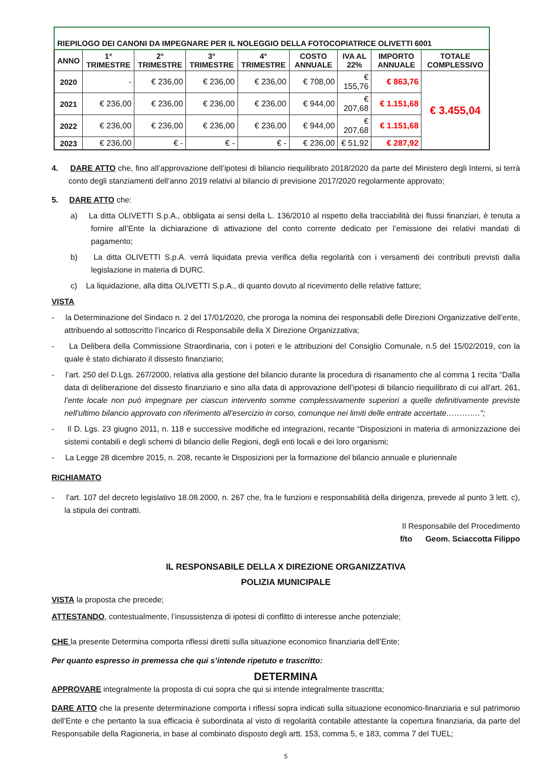| RIEPILOGO DEI CANONI DA IMPEGNARE PER IL NOLEGGIO DELLA FOTOCOPIATRICE OLIVETTI 6001 | | | | | | | | |
| --- | --- | --- | --- | --- | --- | --- | --- | --- |
| ANNO | 1° TRIMESTRE | 2° TRIMESTRE | 3° TRIMESTRE | 4° TRIMESTRE | COSTO ANNUALE | IVA AL 22% | IMPORTO ANNUALE | TOTALE COMPLESSIVO |
| 2020 | - | € 236,00 | € 236,00 | € 236,00 | € 708,00 | € 155,76 | € 863,76 | € 3.455,04 |
| 2021 | € 236,00 | € 236,00 | € 236,00 | € 236,00 | € 944,00 | € 207,68 | € 1.151,68 | |
| 2022 | € 236,00 | € 236,00 | € 236,00 | € 236,00 | € 944,00 | € 207,68 | € 1.151,68 | |
| 2023 | € 236,00 | € - | € - | € - | € 236,00 | € 51,92 | € 287,92 | |
4. DARE ATTO che, fino all’approvazione dell’ipotesi di bilancio riequilibrato 2018/2020 da parte del Ministero degli Interni, si terrà conto degli stanziamenti dell’anno 2019 relativi al bilancio di previsione 2017/2020 regolarmente approvato;
5. DARE ATTO che:
a) La ditta OLIVETTI S.p.A., obbligata ai sensi della L. 136/2010 al rispetto della tracciabilità dei flussi finanziari, è tenuta a fornire all’Ente la dichiarazione di attivazione del conto corrente dedicato per l’emissione dei relativi mandati di pagamento;
b) La ditta OLIVETTI S.p.A. verrà liquidata previa verifica della regolarità con i versamenti dei contributi previsti dalla legislazione in materia di DURC.
c) La liquidazione, alla ditta OLIVETTI S.p.A., di quanto dovuto al ricevimento delle relative fatture;
VISTA
- la Determinazione del Sindaco n. 2 del 17/01/2020, che proroga la nomina dei responsabili delle Direzioni Organizzative dell’ente, attribuendo al sottoscritto l’incarico di Responsabile della X Direzione Organizzativa;
- La Delibera della Commissione Straordinaria, con i poteri e le attribuzioni del Consiglio Comunale, n.5 del 15/02/2019, con la quale è stato dichiarato il dissesto finanziario;
- l’art. 250 del D.Lgs. 267/2000, relativa alla gestione del bilancio durante la procedura di risanamento che al comma 1 recita “Dalla data di deliberazione del dissesto finanziario e sino alla data di approvazione dell’ipotesi di bilancio riequilibrato di cui all’art. 261, l’ente locale non può impegnare per ciascun intervento somme complessivamente superiori a quelle definitivamente previste nell’ultimo bilancio approvato con riferimento all’esercizio in corso, comunque nei limiti delle entrate accertate………….”;
- Il D. Lgs. 23 giugno 2011, n. 118 e successive modifiche ed integrazioni, recante “Disposizioni in materia di armonizzazione dei sistemi contabili e degli schemi di bilancio delle Regioni, degli enti locali e dei loro organismi;
- La Legge 28 dicembre 2015, n. 208, recante le Disposizioni per la formazione del bilancio annuale e pluriennale
RICHIAMATO
- l’art. 107 del decreto legislativo 18.08.2000, n. 267 che, fra le funzioni e responsabilità della dirigenza, prevede al punto 3 lett. c), la stipula dei contratti.
Il Responsabile del Procedimento
f/to Geom. Sciaccotta Filippo
IL RESPONSABILE DELLA X DIREZIONE ORGANIZZATIVA
POLIZIA MUNICIPALE
VISTA la proposta che precede;
ATTESTANDO, contestualmente, l’insussistenza di ipotesi di conflitto di interesse anche potenziale;
CHE la presente Determina comporta riflessi diretti sulla situazione economico finanziaria dell’Ente;
Per quanto espresso in premessa che qui s’intende ripetuto e trascritto:
DETERMINA
APPROVARE integralmente la proposta di cui sopra che qui si intende integralmente trascritta;
DARE ATTO che la presente determinazione comporta i riflessi sopra indicati sulla situazione economico-finanziaria e sul patrimonio dell’Ente e che pertanto la sua efficacia è subordinata al visto di regolarità contabile attestante la copertura finanziaria, da parte del Responsabile della Ragioneria, in base al combinato disposto degli artt. 153, comma 5, e 183, comma 7 del TUEL;
5